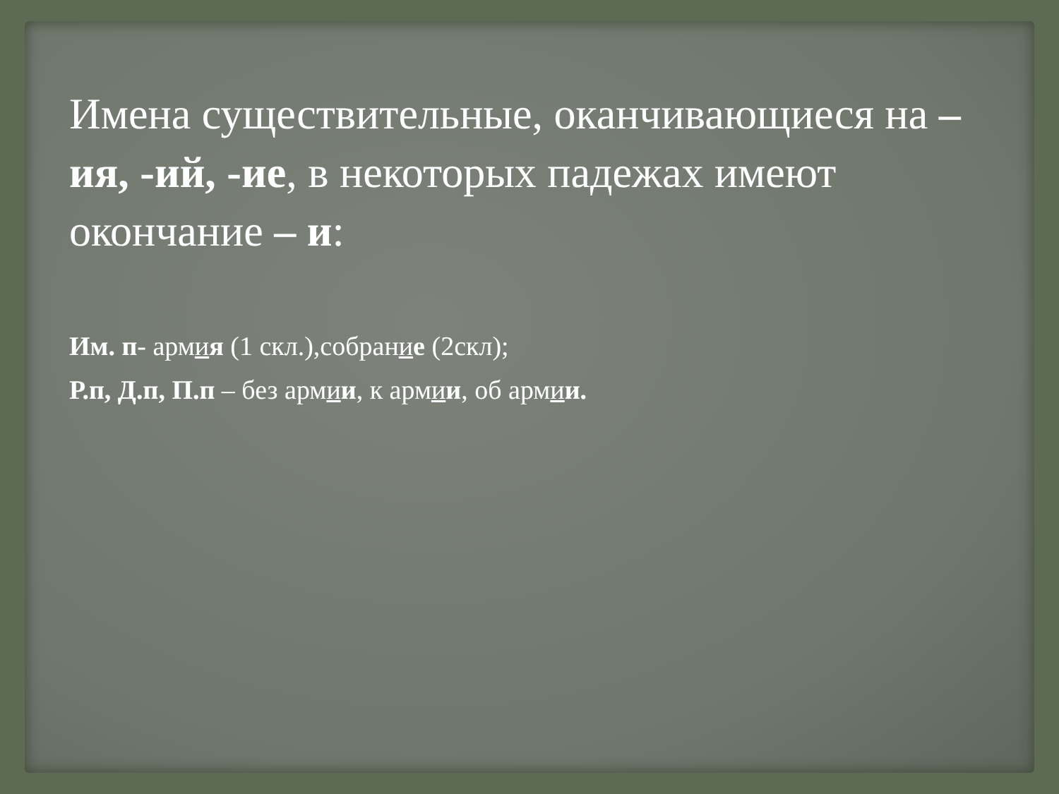Имена существительные, оканчивающиеся на –ия, -ий, -ие, в некоторых падежах имеют окончание – и:
Им. п- армия (1 скл.),собрание (2скл);
Р.п, Д.п, П.п – без армии, к армии, об армии.